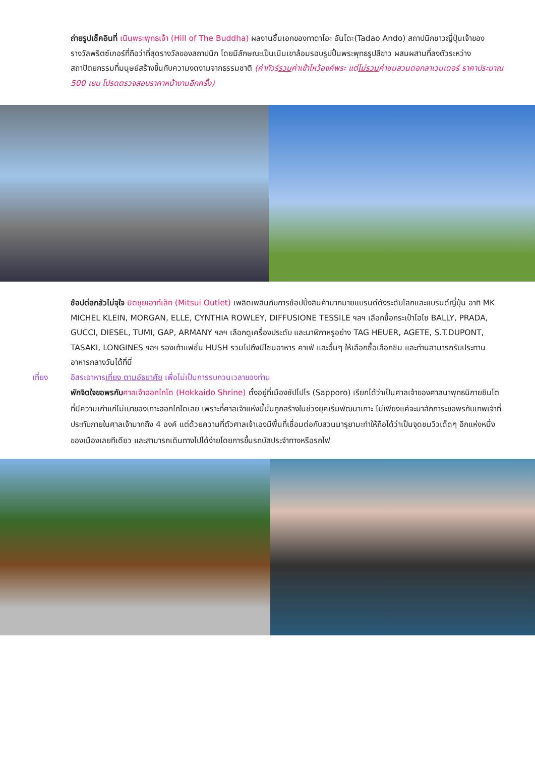ถ่ายรูปเช็คอินที่ เนินพระพุทธเจ้า (Hill of The Buddha) ผลงานชิ้นเอกของทาดาโอะ อันโดะ(Tadao Ando) สถาปนิกชาวญี่ปุ่นเจ้าของรางวัลพริตซ์เกอร์ที่ถือว่าที่สุดรางวัลของสถาปนิก โดยมีลักษณะเป็นเนินเขาล้อมรอบรูปปั้นพระพุทธรูปสีขาว ผสมผสานที่ลงตัวระหว่างสถาปัตยกรรมที่มนุษย์สร้างขึ้นกับความงดงามจากธรรมชาติ (ค่าทัวร์รวมค่าเข้าไหว้องค์พระ แต่ไม่รวมค่าชมสวนดอกลาเวนเดอร์ ราคาประมาณ 500 เยน โปรดตรวจสอบราคาหน้างานอีกครั้ง)
ช้อปต่อกลัวไม่จุใจ มิตซุยเอาท์เล็ท (Mitsui Outlet) เพลิดเพลินกับการช้อปปิ้งสินค้ามากมายแบรนด์ดังระดับโลกและแบรนด์ญี่ปุ่น อาทิ MK MICHEL KLEIN, MORGAN, ELLE, CYNTHIA ROWLEY, DIFFUSIONE TESSILE ฯลฯ เลือกซื้อกระเป๋าไฮไซ BALLY, PRADA, GUCCI, DIESEL, TUMI, GAP, ARMANY ฯลฯ เลือกดูเครื่องประดับ และนาฬิกาหรูอย่าง TAG HEUER, AGETE, S.T.DUPONT, TASAKI, LONGINES ฯลฯ รองเท้าแฟชั่น HUSH รวมไปถึงมีโซนอาหาร คาเฟ่ และอื่นๆ ให้เลือกซื้อเลือกชิม และท่านสามารถรับประทานอาหารกลางวันได้ที่นี่
เที่ยง อิสระอาหารเที่ยง ตามอัธยาศัย เพื่อไม่เป็นการรบกวนเวลาของท่าน
พักจิตใจขอพรกับ ศาลเจ้าฮอกไกโด (Hokkaido Shrine) ตั้งอยู่ที่เมืองซัปโปโร (Sapporo) เรียกได้ว่าเป็นศาลเจ้าของศาสนาพุทธนิกายชินโตที่มีความเก่าแก่ไม่เบาของเกาะฮอกไกโดเลย เพราะที่ศาลเจ้าแห่งนี้นั้นถูกสร้างในช่วงยุคเริ่มพัฒนาเกาะ ไม่เพียงแค่จะมาสักการะขอพรกับเทพเจ้าที่ประทับภายในศาลเจ้ามากถึง 4 องค์ แต่ด้วยความที่ตัวศาลเจ้าเองมีพื้นที่เชื่อมต่อกับสวนมารุยามะทำให้ถือได้ว่าเป็นจุดชมวิวเด็ดๆ อีกแห่งหนึ่งของเมืองเลยทีเดียว และสามารถเดินทางไปได้ง่ายโดยการขึ้นรถบัสประจำทางหรือรถไฟ